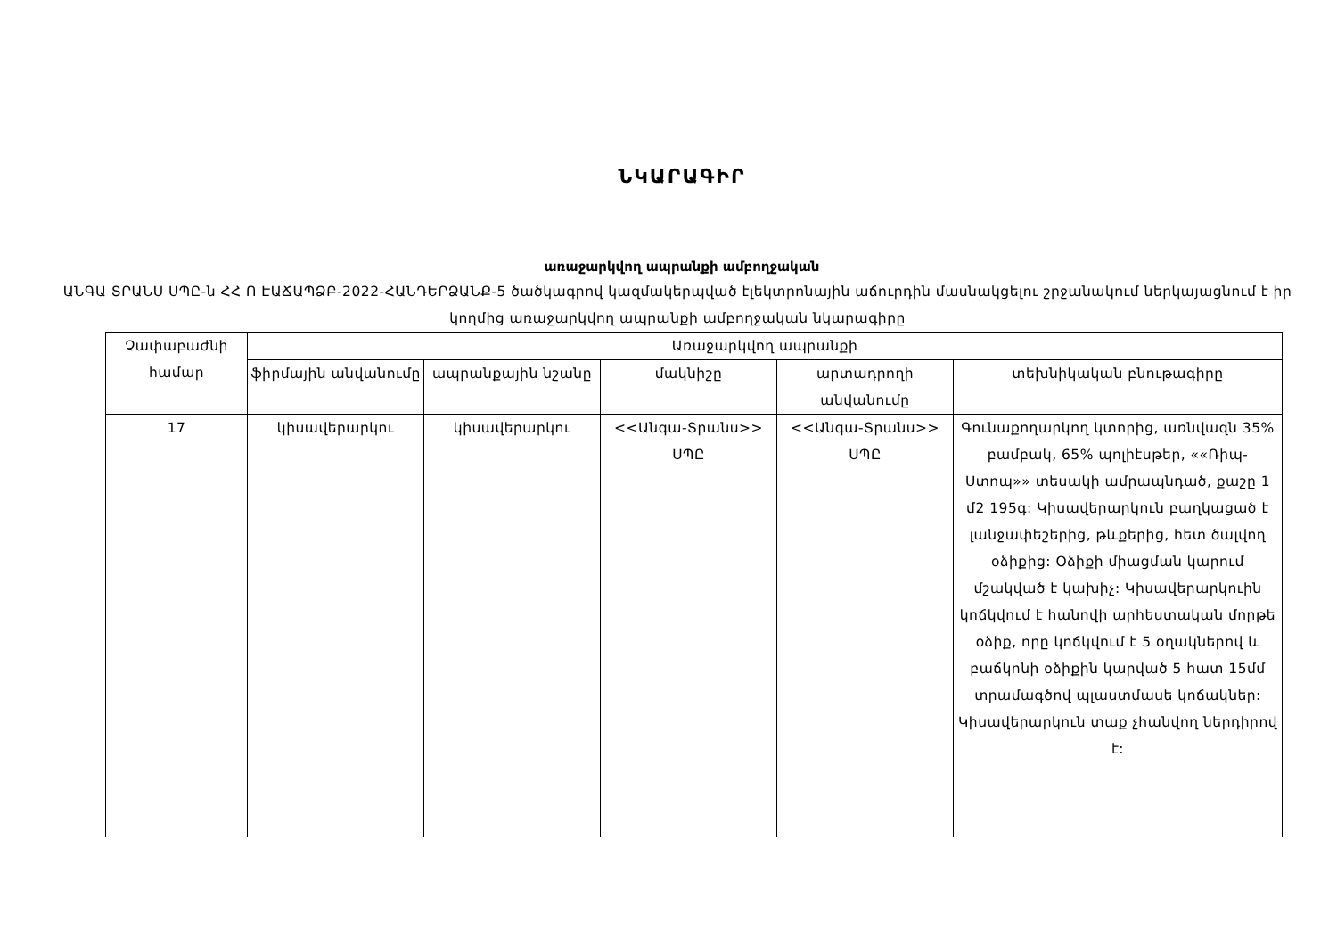ՆԿԱՐԱԳԻՐ
առաջարկվող ապրանքի ամբողջական
ԱՆԳԱ ՏՐԱՆՍ ՍՊԸ-ն ՀՀ Ո ԷԱՃԱՊՁԲ-2022-ՀԱՆԴԵՐՁԱՆՔ-5 ծածկագրով կազմակերպված էլեկտրոնային աճուրդին մասնակցելու շրջանակում ներկայացնում է իր կողմից առաջարկվող ապրանքի ամբողջական նկարագիրը
| Չափաբաժնի համար | Առաջարկվող ապրանքի | | | | |
| --- | --- | --- | --- | --- | --- |
| | ֆիրմային անվանումը | ապրանքային նշանը | մակնիշը | արտադրողի անվանումը | տեխնիկական բնութագիրը |
| 17 | կիսավերարկու | կիսավերարկու | <<Անգա-Տրանս>> ՍՊԸ | <<Անգա-Տրանս>> ՍՊԸ | Գունաքողարկող կտորից, առնվազն 35% բամբակ, 65% պոլիէսթեր, ««Ռիպ-Ստոպ»» տեսակի ամրապնդած, քաշը 1 մ2 195գ: Կիսավերարկուն բաղկացած է լանջափեշերից, թևքերից, հետ ծալվող օձիքից: Օձիքի միացման կարում մշակված է կախիչ: Կիսավերարկուին կոճկվում է հանովի արհեստական մորթե օձիք, որը կոճկվում է 5 օղակներով և բաճկոնի օձիքին կարված 5 հատ 15մմ տրամագծով պլաստմասե կոճակներ: Կիսավերարկուն տաք չհանվող ներդիրով է: |